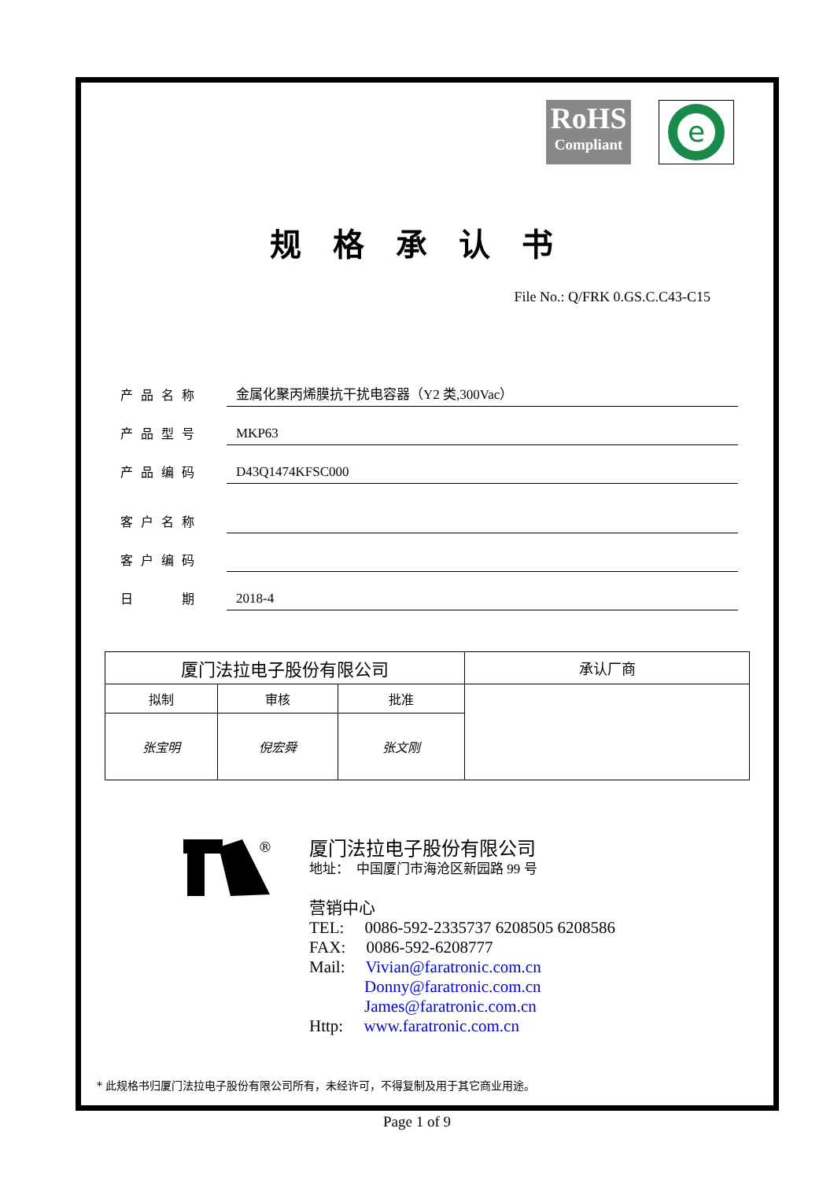RoHS
Compliant
e
规格承认书
File No.: Q/FRK 0.GS.C.C43-C15
| 产品名称 | 金属化聚丙烯膜抗干扰电容器（Y2 类,300Vac） |
| 产品型号 | MKP63 |
| 产品编码 | D43Q1474KFSC000 |
| 客户名称 | |
| 客户编码 | |
| 日 期 | 2018-4 |
| 厦门法拉电子股份有限公司 | | | 承认厂商 |
| --- | --- | --- | --- |
| 拟制 | 审核 | 批准 | |
| 张宝明 | 倪宏舜 | 张文刚 | |
®
厦门法拉电子股份有限公司
地址：　中国厦门市海沧区新园路 99 号
营销中心
TEL:　 0086-592-2335737 6208505 6208586
FAX:　 0086-592-6208777
Mail:　 Vivian@faratronic.com.cn
Donny@faratronic.com.cn
James@faratronic.com.cn
Http:　 www.faratronic.com.cn
* 此规格书归厦门法拉电子股份有限公司所有，未经许可，不得复制及用于其它商业用途。
Page 1 of 9